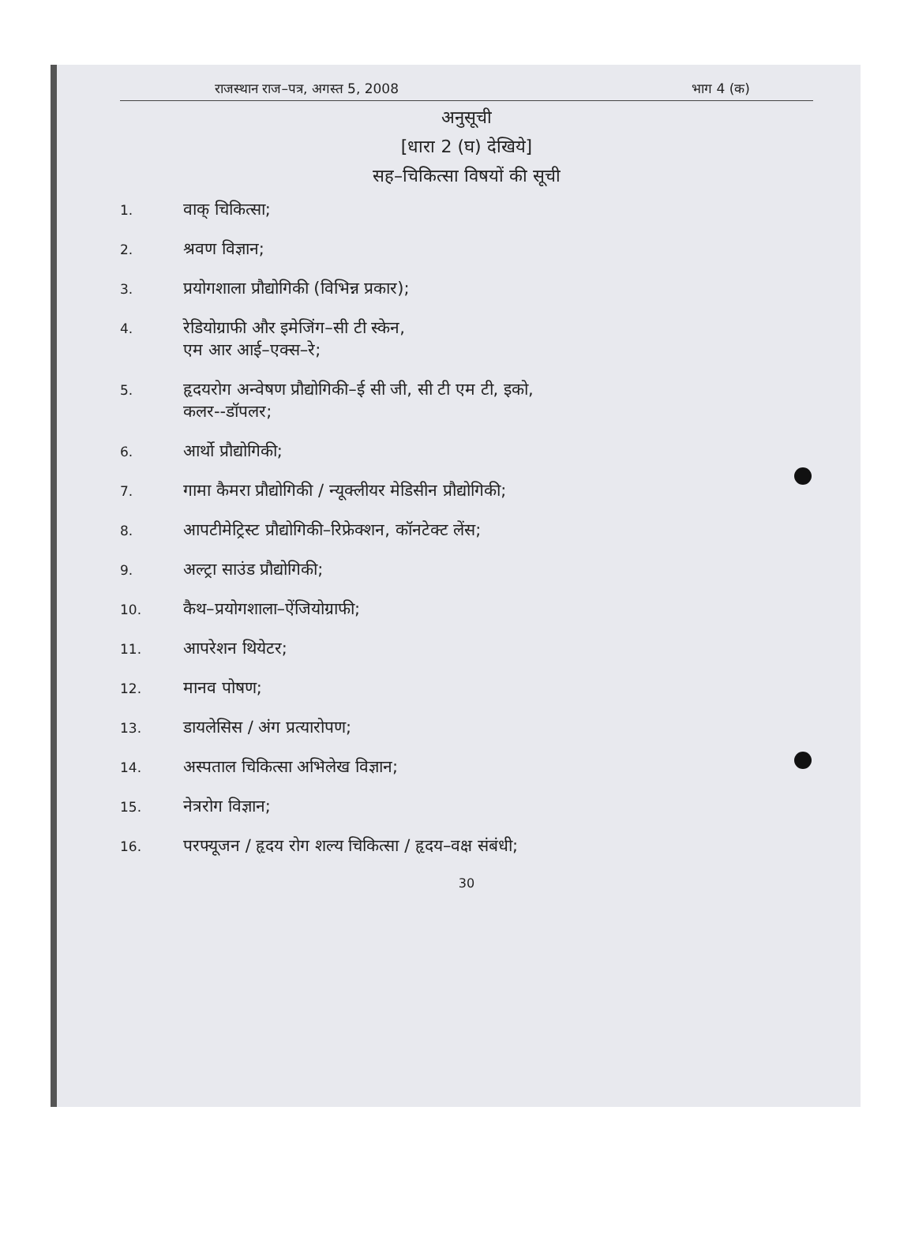राजस्थान राज–पत्र, अगस्त 5, 2008 भाग 4 (क)
अनुसूची
[धारा 2 (घ) देखिये]
सह–चिकित्सा विषयों की सूची
1. वाक् चिकित्सा;
2. श्रवण विज्ञान;
3. प्रयोगशाला प्रौद्योगिकी (विभिन्न प्रकार);
4. रेडियोग्राफी और इमेजिंग–सी टी स्केन,
एम आर आई–एक्स–रे;
5. हृदयरोग अन्वेषण प्रौद्योगिकी–ई सी जी, सी टी एम टी, इको,
कलर--डॉपलर;
6. आर्थो प्रौद्योगिकी;
7. गामा कैमरा प्रौद्योगिकी / न्यूक्लीयर मेडिसीन प्रौद्योगिकी;
8. आपटीमेट्रिस्ट प्रौद्योगिकी–रिफ्रेक्शन, कॉनटेक्ट लेंस;
9. अल्ट्रा साउंड प्रौद्योगिकी;
10. कैथ–प्रयोगशाला–ऐंजियोग्राफी;
11. आपरेशन थियेटर;
12. मानव पोषण;
13. डायलेसिस / अंग प्रत्यारोपण;
14. अस्पताल चिकित्सा अभिलेख विज्ञान;
15. नेत्ररोग विज्ञान;
16. परफ्यूजन / हृदय रोग शल्य चिकित्सा / हृदय–वक्ष संबंधी;
30